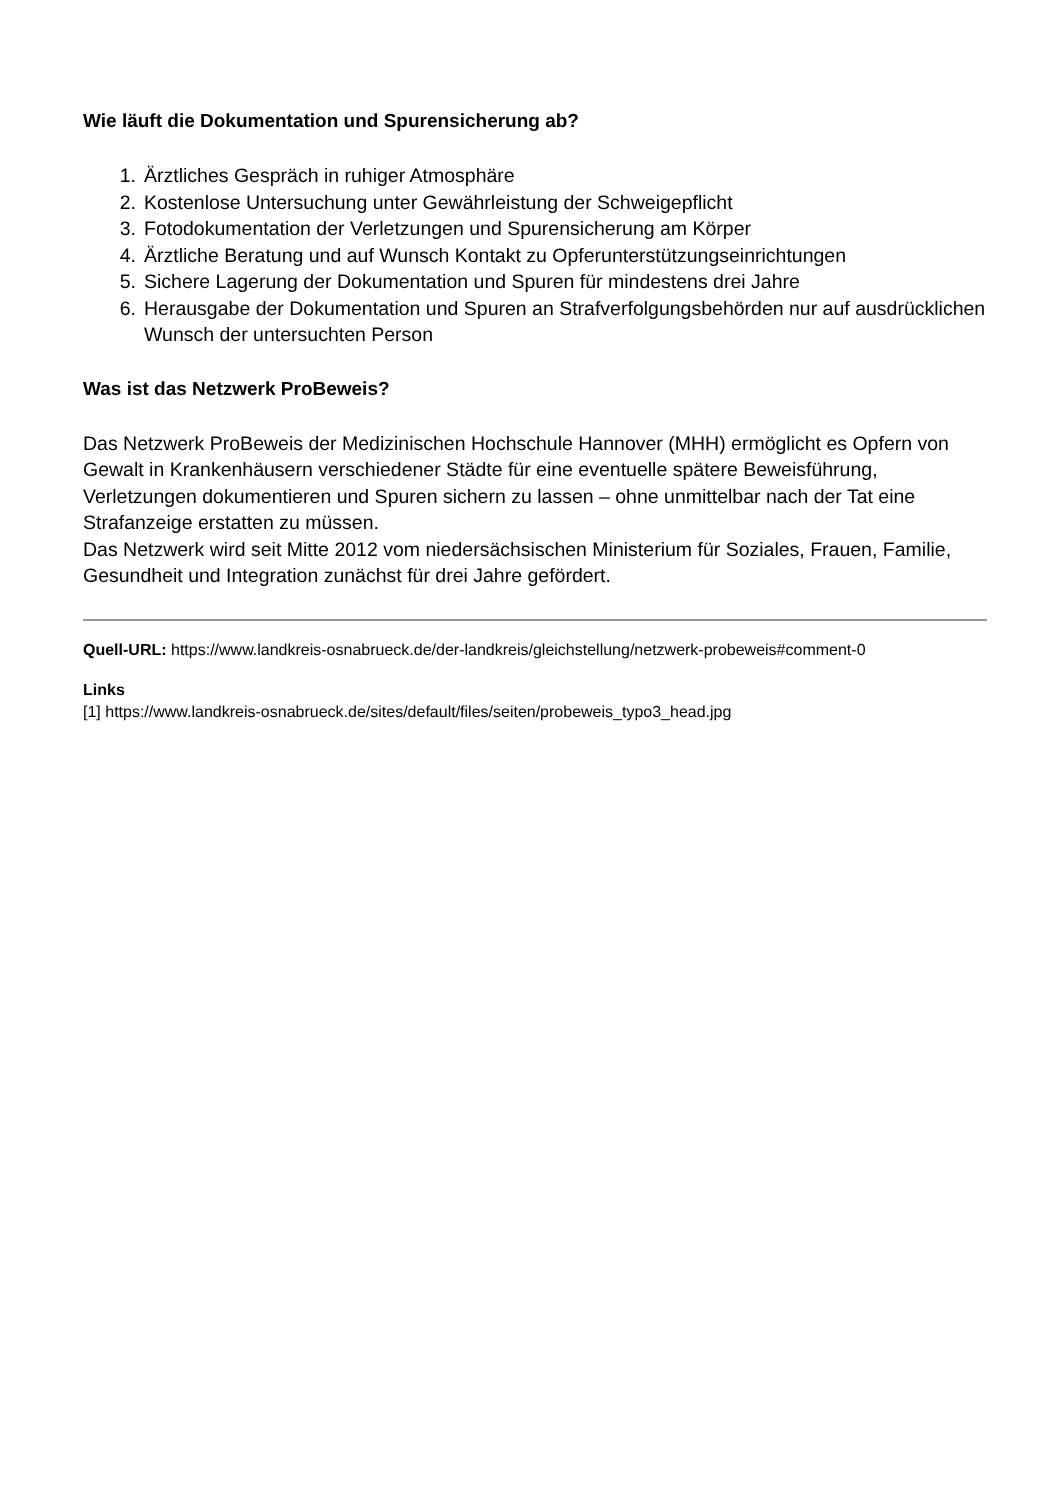Wie läuft die Dokumentation und Spurensicherung ab?
1. Ärztliches Gespräch in ruhiger Atmosphäre
2. Kostenlose Untersuchung unter Gewährleistung der Schweigepflicht
3. Fotodokumentation der Verletzungen und Spurensicherung am Körper
4. Ärztliche Beratung und auf Wunsch Kontakt zu Opferunterstützungseinrichtungen
5. Sichere Lagerung der Dokumentation und Spuren für mindestens drei Jahre
6. Herausgabe der Dokumentation und Spuren an Strafverfolgungsbehörden nur auf ausdrücklichen Wunsch der untersuchten Person
Was ist das Netzwerk ProBeweis?
Das Netzwerk ProBeweis der Medizinischen Hochschule Hannover (MHH) ermöglicht es Opfern von Gewalt in Krankenhäusern verschiedener Städte für eine eventuelle spätere Beweisführung, Verletzungen dokumentieren und Spuren sichern zu lassen – ohne unmittelbar nach der Tat eine Strafanzeige erstatten zu müssen.
Das Netzwerk wird seit Mitte 2012 vom niedersächsischen Ministerium für Soziales, Frauen, Familie, Gesundheit und Integration zunächst für drei Jahre gefördert.
Quell-URL: https://www.landkreis-osnabrueck.de/der-landkreis/gleichstellung/netzwerk-probeweis#comment-0
Links
[1] https://www.landkreis-osnabrueck.de/sites/default/files/seiten/probeweis_typo3_head.jpg